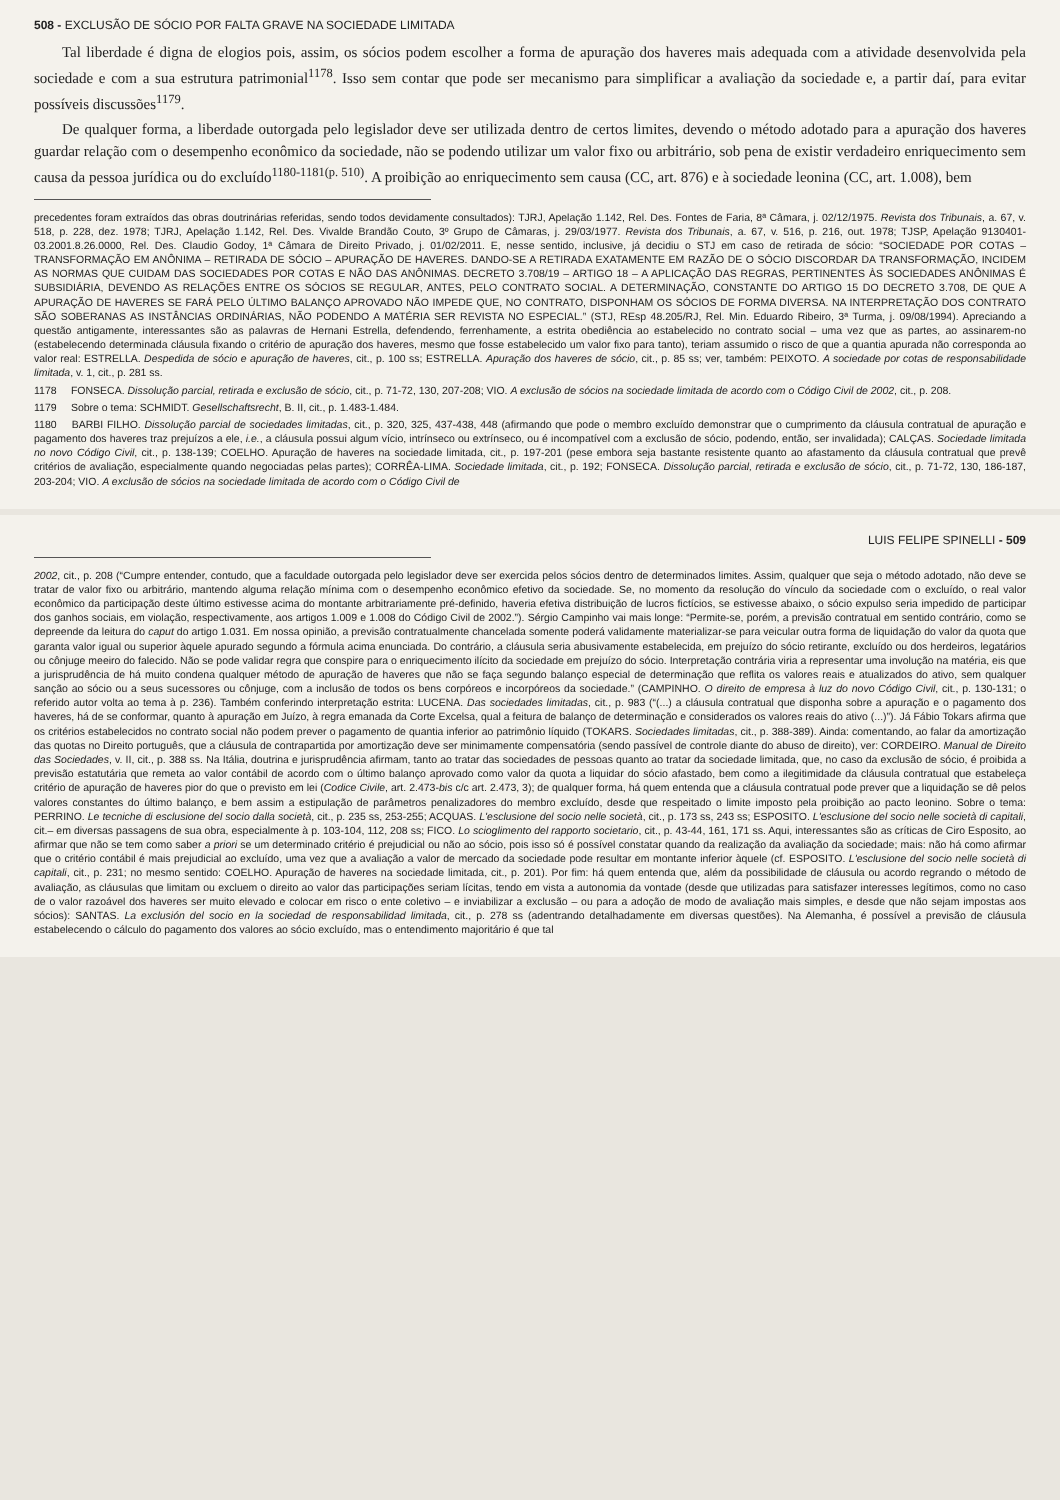508 - EXCLUSÃO DE SÓCIO POR FALTA GRAVE NA SOCIEDADE LIMITADA
Tal liberdade é digna de elogios pois, assim, os sócios podem escolher a forma de apuração dos haveres mais adequada com a atividade desenvolvida pela sociedade e com a sua estrutura patrimonial<sup>1178</sup>. Isso sem contar que pode ser mecanismo para simplificar a avaliação da sociedade e, a partir daí, para evitar possíveis discussões<sup>1179</sup>.
De qualquer forma, a liberdade outorgada pelo legislador deve ser utilizada dentro de certos limites, devendo o método adotado para a apuração dos haveres guardar relação com o desempenho econômico da sociedade, não se podendo utilizar um valor fixo ou arbitrário, sob pena de existir verdadeiro enriquecimento sem causa da pessoa jurídica ou do excluído<sup>1180-1181(p. 510)</sup>. A proibição ao enriquecimento sem causa (CC, art. 876) e à sociedade leonina (CC, art. 1.008), bem
precedentes foram extraídos das obras doutrinárias referidas, sendo todos devidamente consultados): TJRJ, Apelação 1.142, Rel. Des. Fontes de Faria, 8ª Câmara, j. 02/12/1975. Revista dos Tribunais, a. 67, v. 518, p. 228, dez. 1978; TJRJ, Apelação 1.142, Rel. Des. Vivalde Brandão Couto, 3º Grupo de Câmaras, j. 29/03/1977. Revista dos Tribunais, a. 67, v. 516, p. 216, out. 1978; TJSP, Apelação 9130401-03.2001.8.26.0000, Rel. Des. Claudio Godoy, 1ª Câmara de Direito Privado, j. 01/02/2011. E, nesse sentido, inclusive, já decidiu o STJ em caso de retirada de sócio: “SOCIEDADE POR COTAS – TRANSFORMAÇÃO EM ANÔNIMA – RETIRADA DE SÓCIO – APURAÇÃO DE HAVERES. DANDO-SE A RETIRADA EXATAMENTE EM RAZÃO DE O SÓCIO DISCORDAR DA TRANSFORMAÇÃO, INCIDEM AS NORMAS QUE CUIDAM DAS SOCIEDADES POR COTAS E NÃO DAS ANÔNIMAS. DECRETO 3.708/19 – ARTIGO 18 – A APLICAÇÃO DAS REGRAS, PERTINENTES ÀS SOCIEDADES ANÔNIMAS É SUBSIDIÁRIA, DEVENDO AS RELAÇÕES ENTRE OS SÓCIOS SE REGULAR, ANTES, PELO CONTRATO SOCIAL. A DETERMINAÇÃO, CONSTANTE DO ARTIGO 15 DO DECRETO 3.708, DE QUE A APURAÇÃO DE HAVERES SE FARÁ PELO ÚLTIMO BALANÇO APROVADO NÃO IMPEDE QUE, NO CONTRATO, DISPONHAM OS SÓCIOS DE FORMA DIVERSA. NA INTERPRETAÇÃO DOS CONTRATO SÃO SOBERANAS AS INSTÂNCIAS ORDINÁRIAS, NÃO PODENDO A MATÉRIA SER REVISTA NO ESPECIAL.” (STJ, REsp 48.205/RJ, Rel. Min. Eduardo Ribeiro, 3ª Turma, j. 09/08/1994). Apreciando a questão antigamente, interessantes são as palavras de Hernani Estrella, defendendo, ferrenhamente, a estrita obediência ao estabelecido no contrato social – uma vez que as partes, ao assinarem-no (estabelecendo determinada cláusula fixando o critério de apuração dos haveres, mesmo que fosse estabelecido um valor fixo para tanto), teriam assumido o risco de que a quantia apurada não corresponda ao valor real: ESTRELLA. Despedida de sócio e apuração de haveres, cit., p. 100 ss; ESTRELLA. Apuração dos haveres de sócio, cit., p. 85 ss; ver, também: PEIXOTO. A sociedade por cotas de responsabilidade limitada, v. 1, cit., p. 281 ss.
1178 FONSECA. Dissolução parcial, retirada e exclusão de sócio, cit., p. 71-72, 130, 207-208; VIO. A exclusão de sócios na sociedade limitada de acordo com o Código Civil de 2002, cit., p. 208.
1179 Sobre o tema: SCHMIDT. Gesellschaftsrecht, B. II, cit., p. 1.483-1.484.
1180 BARBI FILHO. Dissolução parcial de sociedades limitadas, cit., p. 320, 325, 437-438, 448 (afirmando que pode o membro excluído demonstrar que o cumprimento da cláusula contratual de apuração e pagamento dos haveres traz prejuízos a ele, i.e., a cláusula possui algum vício, intrínseco ou extrínseco, ou é incompatível com a exclusão de sócio, podendo, então, ser invalidada); CALÇAS. Sociedade limitada no novo Código Civil, cit., p. 138-139; COELHO. Apuração de haveres na sociedade limitada, cit., p. 197-201 (pese embora seja bastante resistente quanto ao afastamento da cláusula contratual que prevê critérios de avaliação, especialmente quando negociadas pelas partes); CORRÊA-LIMA. Sociedade limitada, cit., p. 192; FONSECA. Dissolução parcial, retirada e exclusão de sócio, cit., p. 71-72, 130, 186-187, 203-204; VIO. A exclusão de sócios na sociedade limitada de acordo com o Código Civil de
LUIS FELIPE SPINELLI - 509
2002, cit., p. 208 (“Cumpre entender, contudo, que a faculdade outorgada pelo legislador deve ser exercida pelos sócios dentro de determinados limites. Assim, qualquer que seja o método adotado, não deve se tratar de valor fixo ou arbitrário, mantendo alguma relação mínima com o desempenho econômico efetivo da sociedade. Se, no momento da resolução do vínculo da sociedade com o excluído, o real valor econômico da participação deste último estivesse acima do montante arbitrariamente pré-definido, haveria efetiva distribuição de lucros fictícios, se estivesse abaixo, o sócio expulso seria impedido de participar dos ganhos sociais, em violação, respectivamente, aos artigos 1.009 e 1.008 do Código Civil de 2002.”). Sérgio Campinho vai mais longe: “Permite-se, porém, a previsão contratual em sentido contrário, como se depreende da leitura do caput do artigo 1.031. Em nossa opinião, a previsão contratualmente chancelada somente poderá validamente materializar-se para veicular outra forma de liquidação do valor da quota que garanta valor igual ou superior àquele apurado segundo a fórmula acima enunciada. Do contrário, a cláusula seria abusivamente estabelecida, em prejuízo do sócio retirante, excluído ou dos herdeiros, legatários ou cônjuge meeiro do falecido. Não se pode validar regra que conspire para o enriquecimento ilícito da sociedade em prejuízo do sócio. Interpretação contrária viria a representar uma involução na matéria, eis que a jurisprudência de há muito condena qualquer método de apuração de haveres que não se faça segundo balanço especial de determinação que reflita os valores reais e atualizados do ativo, sem qualquer sanção ao sócio ou a seus sucessores ou cônjuge, com a inclusão de todos os bens corpóreos e incorpóreos da sociedade.” (CAMPINHO. O direito de empresa à luz do novo Código Civil, cit., p. 130-131; o referido autor volta ao tema à p. 236). Também conferindo interpretação estrita: LUCENA. Das sociedades limitadas, cit., p. 983 (“(...) a cláusula contratual que disponha sobre a apuração e o pagamento dos haveres, há de se conformar, quanto à apuração em Juízo, à regra emanada da Corte Excelsa, qual a feitura de balanço de determinação e considerados os valores reais do ativo (...)”). Já Fábio Tokars afirma que os critérios estabelecidos no contrato social não podem prever o pagamento de quantia inferior ao patrimônio líquido (TOKARS. Sociedades limitadas, cit., p. 388-389). Ainda: comentando, ao falar da amortização das quotas no Direito português, que a cláusula de contrapartida por amortização deve ser minimamente compensatória (sendo passível de controle diante do abuso de direito), ver: CORDEIRO. Manual de Direito das Sociedades, v. II, cit., p. 388 ss. Na Itália, doutrina e jurisprudência afirmam, tanto ao tratar das sociedades de pessoas quanto ao tratar da sociedade limitada, que, no caso da exclusão de sócio, é proibida a previsão estatutária que remeta ao valor contábil de acordo com o último balanço aprovado como valor da quota a liquidar do sócio afastado, bem como a ilegitimidade da cláusula contratual que estabeleça critério de apuração de haveres pior do que o previsto em lei (Codice Civile, art. 2.473-bis c/c art. 2.473, 3); de qualquer forma, há quem entenda que a cláusula contratual pode prever que a liquidação se dê pelos valores constantes do último balanço, e bem assim a estipulação de parâmetros penalizadores do membro excluído, desde que respeitado o limite imposto pela proibição ao pacto leonino. Sobre o tema: PERRINO. Le tecniche di esclusione del socio dalla società, cit., p. 235 ss, 253-255; ACQUAS. L'esclusione del socio nelle società, cit., p. 173 ss, 243 ss; ESPOSITO. L'esclusione del socio nelle società di capitali, cit.– em diversas passagens de sua obra, especialmente à p. 103-104, 112, 208 ss; FICO. Lo scioglimento del rapporto societario, cit., p. 43-44, 161, 171 ss. Aqui, interessantes são as críticas de Ciro Esposito, ao afirmar que não se tem como saber a priori se um determinado critério é prejudicial ou não ao sócio, pois isso só é possível constatar quando da realização da avaliação da sociedade; mais: não há como afirmar que o critério contábil é mais prejudicial ao excluído, uma vez que a avaliação a valor de mercado da sociedade pode resultar em montante inferior àquele (cf. ESPOSITO. L'esclusione del socio nelle società di capitali, cit., p. 231; no mesmo sentido: COELHO. Apuração de haveres na sociedade limitada, cit., p. 201). Por fim: há quem entenda que, além da possibilidade de cláusula ou acordo regrando o método de avaliação, as cláusulas que limitam ou excluem o direito ao valor das participações seriam lícitas, tendo em vista a autonomia da vontade (desde que utilizadas para satisfazer interesses legítimos, como no caso de o valor razoável dos haveres ser muito elevado e colocar em risco o ente coletivo – e inviabilizar a exclusão – ou para a adoção de modo de avaliação mais simples, e desde que não sejam impostas aos sócios): SANTAS. La exclusión del socio en la sociedad de responsabilidad limitada, cit., p. 278 ss (adentrando detalhadamente em diversas questões). Na Alemanha, é possível a previsão de cláusula estabelecendo o cálculo do pagamento dos valores ao sócio excluído, mas o entendimento majoritário é que tal